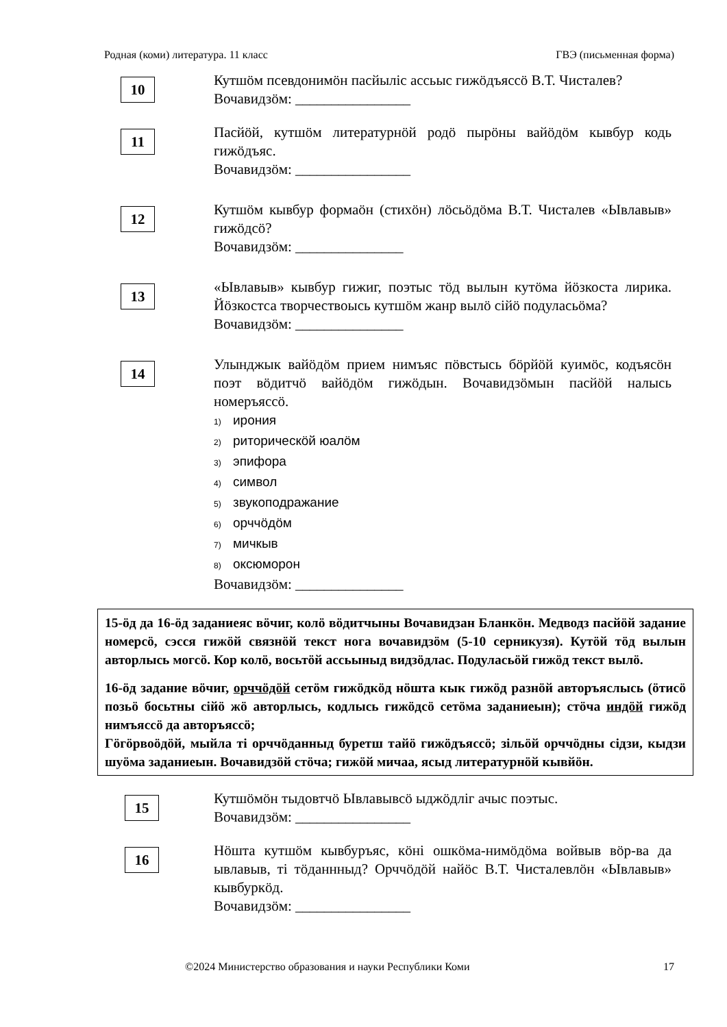Родная (коми) литература. 11 класс ГВЭ (письменная форма)
10
Кутшӧм псевдонимӧн пасйыліс ассьыс гижӧдъяссӧ В.Т. Чисталев?
Вочавидзӧм: ________________
11
Пасйӧй, кутшӧм литературнӧй родӧ пырӧны вайӧдӧм кывбур кодь гижӧдъяс.
Вочавидзӧм: ________________
12
Кутшӧм кывбур формаӧн (стихӧн) лӧсьӧдӧма В.Т. Чисталев «Ывлавыв» гижӧдсӧ?
Вочавидзӧм: _______________
13
«Ывлавыв» кывбур гижиг, поэтыс тӧд вылын кутӧма йӧзкоста лирика. Йӧзкостса творчествоысь кутшӧм жанр вылӧ сійӧ подуласьӧма?
Вочавидзӧм: _______________
14
Улынджык вайӧдӧм прием нимъяс пӧвстысь бӧрйӧй куимӧс, кодъясӧн поэт вӧдитчӧ вайӧдӧм гижӧдын. Вочавидзӧмын пасйӧй налысь номеръяссӧ.
1) ирония
2) риторическӧй юалӧм
3) эпифора
4) символ
5) звукоподражание
6) орччӧдӧм
7) мичкыв
8) оксюморон
Вочавидзӧм: _______________
15-ӧд да 16-ӧд заданиеяс вӧчиг, колӧ вӧдитчыны Вочавидзан Бланкӧн. Медводз пасйӧй задание номерсӧ, сэсся гижӧй связнӧй текст нога вочавидзӧм (5-10 серникузя). Кутӧй тӧд вылын авторлысь могсӧ. Кор колӧ, восьтӧй ассьыныд видзӧдлас. Подуласьӧй гижӧд текст вылӧ.
16-ӧд задание вӧчиг, орччӧдӧй сетӧм гижӧдкӧд нӧшта кык гижӧд разнӧй авторъяслысь (ӧтисӧ позьӧ босьтны сійӧ жӧ авторлысь, кодлысь гижӧдсӧ сетӧма заданиеын); стӧча индӧй гижӧд нимъяссӧ да авторъяссӧ;
Гӧгӧрвоӧдӧй, мыйла ті орччӧданныд буретш тайӧ гижӧдъяссӧ; зільӧй орччӧдны сідзи, кыдзи шуӧма заданиеын. Вочавидзӧй стӧча; гижӧй мичаа, ясыд литературнӧй кывйӧн.
15
Кутшӧмӧн тыдовтчӧ Ывлавывсӧ ыджӧдліг ачыс поэтыс.
Вочавидзӧм: ________________
16
Нӧшта кутшӧм кывбуръяс, кӧні ошкӧма-нимӧдӧма войвыв вӧр-ва да ывлавыв, ті тӧданнныд? Орччӧдӧй найӧс В.Т. Чисталевлӧн «Ывлавыв» кывбуркӧд.
Вочавидзӧм: ________________
©2024 Министерство образования и науки Республики Коми 17